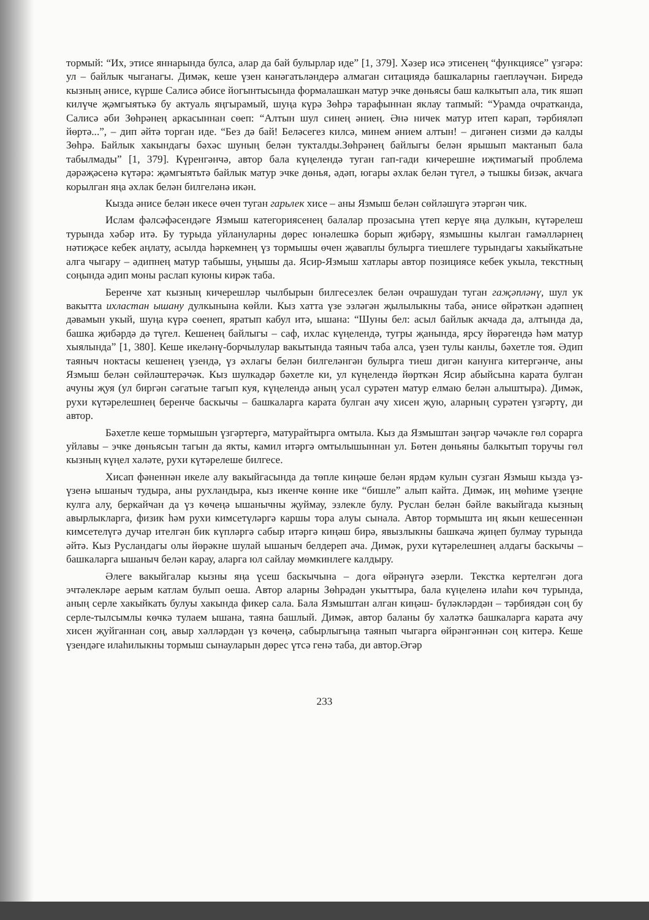тормый: “Их, этисе яннарында булса, алар да бай булырлар иде” [1, 379]. Хәзер исә этисенең “функциясе” үзгәрә: ул – байлык чыганагы. Димәк, кеше үзен канәгатьләндерә алмаган ситациядә башкаларны гаепләүчән. Биредә кызның әнисе, күрше Салисә әбисе йогынтысында формалашкан матур эчке дөньясы баш калкытып ала, тик яшәп килүче җәмгыятькә бу актуаль яңгырамый, шуңа күрә Зөһрә тарафыннан яклау тапмый: “Урамда очратканда, Салисә әби Зөһрәнең аркасыннан сөеп: “Алтын шул синең әниең. Әнә ничек матур итеп карап, тәрбияләп йөртә...”, – дип әйтә торган иде. “Без дә бай! Беләсегез килсә, минем әнием алтын! – дигәнен сизми дә калды Зөһрә. Байлык хакындагы бәхәс шуның белән тукталды.Зөһрәнең байлыгы белән ярышып мактанып бала табылмады” [1, 379]. Күренгәнчә, автор бала күңелендә туган гап-гади кичерешне иҗтимагый проблема дәрәҗәсенә күтәрә: җәмгыятьтә байлык матур эчке дөнья, әдәп, югары әхлак белән түгел, ә тышкы бизәк, акчага корылган яңа әхлак белән билгеләнә икән.
Кызда әнисе белән икесе өчен туган гарьлек хисе – аны Язмыш белән сөйләшүгә этәргән чик.
Ислам фәлсәфәсендәге Язмыш категориясенең балалар прозасына үтеп керүе яңа дулкын, күтәрелеш турында хәбәр итә. Бу турыда уйлануларны дөрес юнәлешкә борып җибәрү, язмышны кылган гамәлләрнең нәтиҗәсе кебек аңлату, асылда һәркемнең үз тормышы өчен җаваплы булырга тиешлеге турындагы хакыйкатьне алга чыгару – әдипнең матур табышы, уңышы да. Ясир-Язмыш хатлары автор позициясе кебек укыла, текстның соңында әдип моны раслап куюны кирәк таба.
Беренче хат кызның кичерешләр чылбырын билгесезлек белән очрашудан туган гаҗәпләнү, шул ук вакытта ихластан ышану дулкынына көйли. Кыз хатта үзе эзләгән җылылыкны таба, әнисе өйрәткән әдәпнең дәвамын укый, шуңа күрә сөенеп, яратып кабул итә, ышана: “Шуны бел: асыл байлык акчада да, алтында да, башка җибәрдә дә түгел. Кешенең байлыгы – саф, ихлас күңелендә, тугры җанында, ярсу йөрәгендә һәм матур хыялында” [1, 380]. Кеше икеләнү-борчылулар вакытында таяныч таба алса, үзен тулы канлы, бәхетле тоя. Әдип таяныч ноктасы кешенең үзендә, үз әхлагы белән билгеләнгән булырга тиеш дигән канунга китергәнче, аны Язмыш белән сөйләштерәчәк. Кыз шулкадәр бәхетле ки, ул күңелендә йөрткән Ясир абыйсына карата булган ачуны җуя (ул биргән сәгатьне тагып куя, күңелендә аның усал сурәтен матур елмаю белән алыштыра). Димәк, рухи күтәрелешнең беренче баскычы – башкаларга карата булган ачу хисен җую, аларның сурәтен үзгәртү, ди автор.
Бәхетле кеше тормышын үзгәртергә, матурайтырга омтыла. Кыз да Язмыштан зәңгәр чәчәкле гөл сорарга уйлавы – эчке дөньясын тагын да якты, камил итәргә омтылышыннан ул. Бөтен дөньяны балкытып торучы гөл кызның күңел халәте, рухи күтәрелеше билгесе.
Хисап фәненнән икеле алу вакыйгасында да төпле киңәше белән ярдәм кулын сузган Язмыш кызда үз-үзенә ышаныч тудыра, аны рухландыра, кыз икенче көнне ике “бишле” алып кайта. Димәк, иң мөһиме үзеңне кулга алу, беркайчан да үз көчеңә ышанычны җуймау, эзлекле булу. Руслан белән бәйле вакыйгада кызның авырлыкларга, физик һәм рухи кимсетүләргә каршы тора алуы сынала. Автор тормышта иң якын кешесеннән кимсетелүгә дучар ителгән бик күпләргә сабыр итәргә киңәш бирә, явызлыкны башкача җиңеп булмау турында әйтә. Кыз Русландагы олы йөрәкне шулай ышаныч белдереп ача. Димәк, рухи күтәрелешнең алдагы баскычы – башкаларга ышаныч белән карау, аларга юл сайлау мөмкинлеге калдыру.
Әлеге вакыйгалар кызны яңа үсеш баскычына – дога өйрәнүгә әзерли. Текстка кертелгән дога эчтәлекләре аерым катлам булып оеша. Автор аларны Зөһрәдән укыттыра, бала күңеленә илаһи көч турында, аның серле хакыйкать булуы хакында фикер сала. Бала Язмыштан алган киңәш- бүләкләрдән – тәрбиядән соң бу серле-тылсымлы көчкә тулаем ышана, таяна башлый. Димәк, автор баланы бу халәткә башкаларга карата ачу хисен җуйганнан соң, авыр хәлләрдән үз көчеңә, сабырлыгыңа таянып чыгарга өйрәнгәннән соң китерә. Кеше үзендәге илаһилыкны тормыш сынауларын дөрес үтсә генә таба, ди автор.Әгәр
233